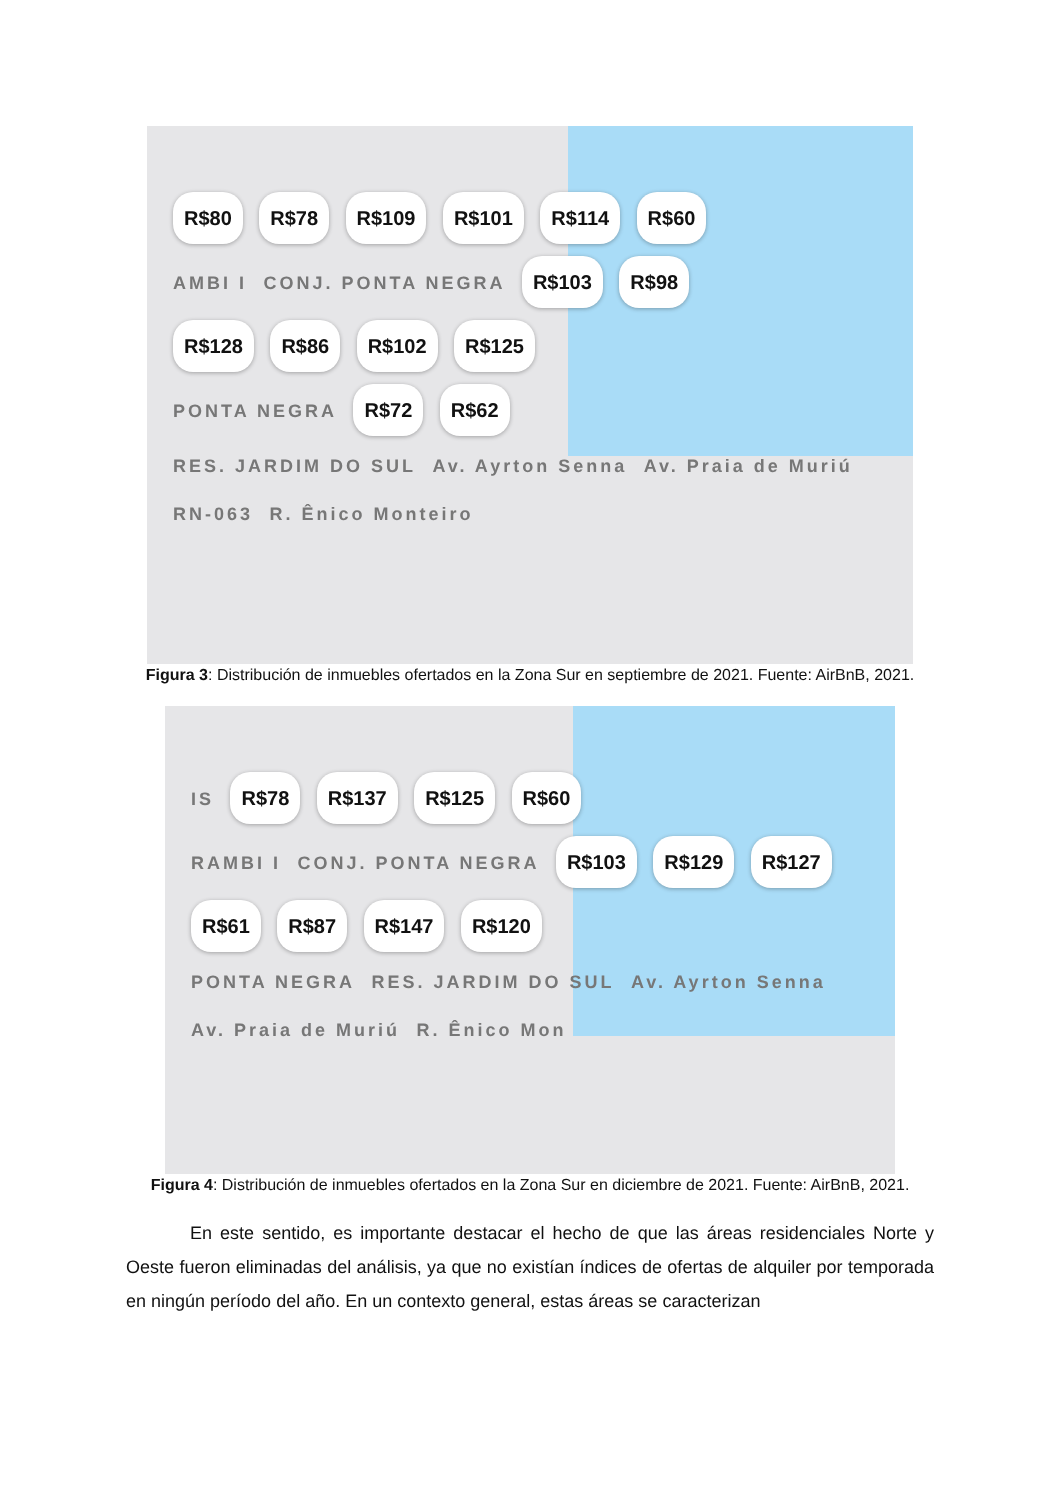R$80 R$78 R$109 R$101 R$114 R$60
AMBI I CONJ. PONTA NEGRA R$103 R$98
R$128 R$86 R$102 R$125
PONTA NEGRA R$72 R$62
RES. JARDIM DO SUL Av. Ayrton Senna Av. Praia de Muriú RN-063 R. Ênico Monteiro
Figura 3: Distribución de inmuebles ofertados en la Zona Sur en septiembre de 2021. Fuente: AirBnB, 2021.
IS R$78 R$137 R$125 R$60
RAMBI I CONJ. PONTA NEGRA R$103 R$129 R$127
R$61 R$87 R$147 R$120
PONTA NEGRA RES. JARDIM DO SUL Av. Ayrton Senna Av. Praia de Muriú R. Ênico Mon
Figura 4: Distribución de inmuebles ofertados en la Zona Sur en diciembre de 2021. Fuente: AirBnB, 2021.
En este sentido, es importante destacar el hecho de que las áreas residenciales Norte y Oeste fueron eliminadas del análisis, ya que no existían índices de ofertas de alquiler por temporada en ningún período del año. En un contexto general, estas áreas se caracterizan